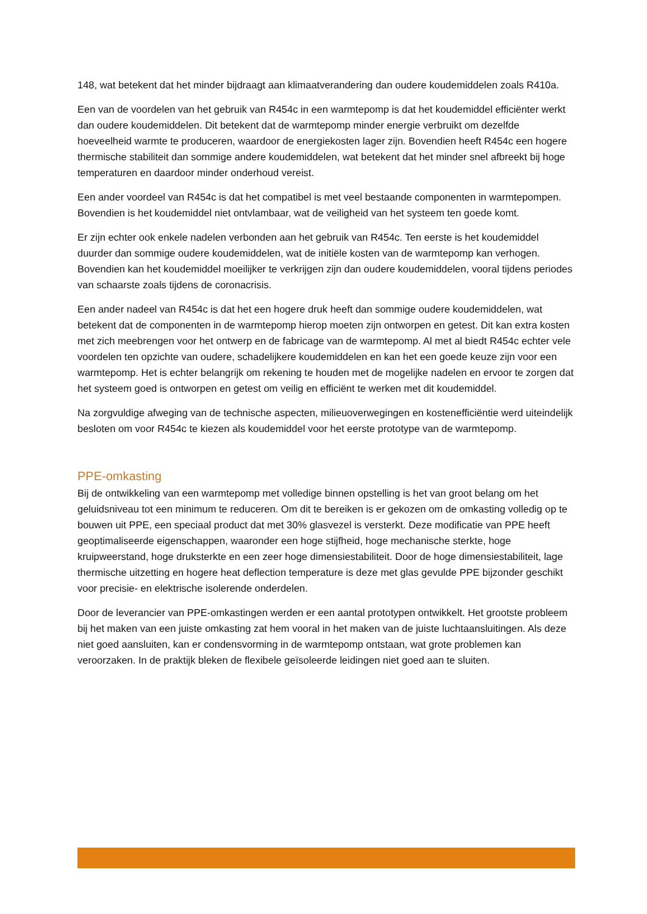148, wat betekent dat het minder bijdraagt aan klimaatverandering dan oudere koudemiddelen zoals R410a.
Een van de voordelen van het gebruik van R454c in een warmtepomp is dat het koudemiddel efficiënter werkt dan oudere koudemiddelen. Dit betekent dat de warmtepomp minder energie verbruikt om dezelfde hoeveelheid warmte te produceren, waardoor de energiekosten lager zijn. Bovendien heeft R454c een hogere thermische stabiliteit dan sommige andere koudemiddelen, wat betekent dat het minder snel afbreekt bij hoge temperaturen en daardoor minder onderhoud vereist.
Een ander voordeel van R454c is dat het compatibel is met veel bestaande componenten in warmtepompen. Bovendien is het koudemiddel niet ontvlambaar, wat de veiligheid van het systeem ten goede komt.
Er zijn echter ook enkele nadelen verbonden aan het gebruik van R454c. Ten eerste is het koudemiddel duurder dan sommige oudere koudemiddelen, wat de initiële kosten van de warmtepomp kan verhogen. Bovendien kan het koudemiddel moeilijker te verkrijgen zijn dan oudere koudemiddelen, vooral tijdens periodes van schaarste zoals tijdens de coronacrisis.
Een ander nadeel van R454c is dat het een hogere druk heeft dan sommige oudere koudemiddelen, wat betekent dat de componenten in de warmtepomp hierop moeten zijn ontworpen en getest. Dit kan extra kosten met zich meebrengen voor het ontwerp en de fabricage van de warmtepomp. Al met al biedt R454c echter vele voordelen ten opzichte van oudere, schadelijkere koudemiddelen en kan het een goede keuze zijn voor een warmtepomp. Het is echter belangrijk om rekening te houden met de mogelijke nadelen en ervoor te zorgen dat het systeem goed is ontworpen en getest om veilig en efficiënt te werken met dit koudemiddel.
Na zorgvuldige afweging van de technische aspecten, milieuoverwegingen en kostenefficiëntie werd uiteindelijk besloten om voor R454c te kiezen als koudemiddel voor het eerste prototype van de warmtepomp.
PPE-omkasting
Bij de ontwikkeling van een warmtepomp met volledige binnen opstelling is het van groot belang om het geluidsniveau tot een minimum te reduceren. Om dit te bereiken is er gekozen om de omkasting volledig op te bouwen uit PPE, een speciaal product dat met 30% glasvezel is versterkt. Deze modificatie van PPE heeft geoptimaliseerde eigenschappen, waaronder een hoge stijfheid, hoge mechanische sterkte, hoge kruipweerstand, hoge druksterkte en een zeer hoge dimensiestabiliteit. Door de hoge dimensiestabiliteit, lage thermische uitzetting en hogere heat deflection temperature is deze met glas gevulde PPE bijzonder geschikt voor precisie- en elektrische isolerende onderdelen.
Door de leverancier van PPE-omkastingen werden er een aantal prototypen ontwikkelt. Het grootste probleem bij het maken van een juiste omkasting zat hem vooral in het maken van de juiste luchtaansluitingen. Als deze niet goed aansluiten, kan er condensvorming in de warmtepomp ontstaan, wat grote problemen kan veroorzaken. In de praktijk bleken de flexibele geïsoleerde leidingen niet goed aan te sluiten.